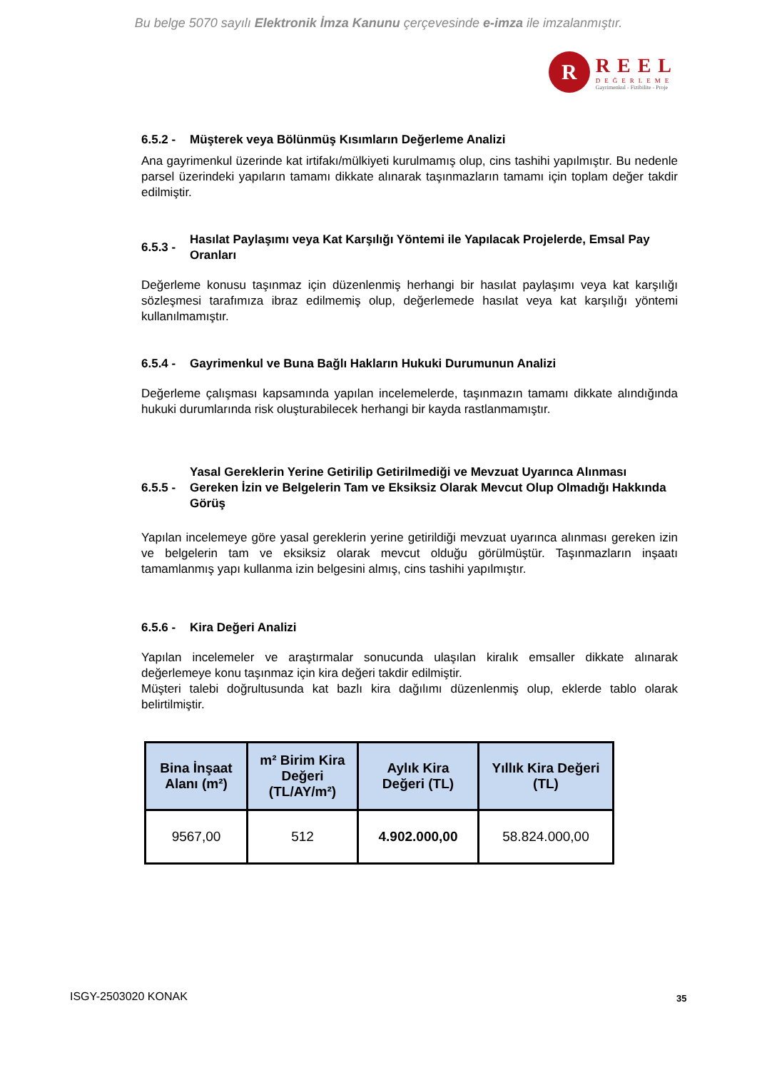Bu belge 5070 sayılı Elektronik İmza Kanunu çerçevesinde e-imza ile imzalanmıştır.
R
REEL
DEĞERLEME
Gayrimenkul - Fizibilite - Proje
6.5.2 - Müşterek veya Bölünmüş Kısımların Değerleme Analizi
Ana gayrimenkul üzerinde kat irtifakı/mülkiyeti kurulmamış olup, cins tashihi yapılmıştır. Bu nedenle parsel üzerindeki yapıların tamamı dikkate alınarak taşınmazların tamamı için toplam değer takdir edilmiştir.
6.5.3 - Hasılat Paylaşımı veya Kat Karşılığı Yöntemi ile Yapılacak Projelerde, Emsal Pay Oranları
Değerleme konusu taşınmaz için düzenlenmiş herhangi bir hasılat paylaşımı veya kat karşılığı sözleşmesi tarafımıza ibraz edilmemiş olup, değerlemede hasılat veya kat karşılığı yöntemi kullanılmamıştır.
6.5.4 - Gayrimenkul ve Buna Bağlı Hakların Hukuki Durumunun Analizi
Değerleme çalışması kapsamında yapılan incelemelerde, taşınmazın tamamı dikkate alındığında hukuki durumlarında risk oluşturabilecek herhangi bir kayda rastlanmamıştır.
6.5.5 - Yasal Gereklerin Yerine Getirilip Getirilmediği ve Mevzuat Uyarınca Alınması Gereken İzin ve Belgelerin Tam ve Eksiksiz Olarak Mevcut Olup Olmadığı Hakkında Görüş
Yapılan incelemeye göre yasal gereklerin yerine getirildiği mevzuat uyarınca alınması gereken izin ve belgelerin tam ve eksiksiz olarak mevcut olduğu görülmüştür. Taşınmazların inşaatı tamamlanmış yapı kullanma izin belgesini almış, cins tashihi yapılmıştır.
6.5.6 - Kira Değeri Analizi
Yapılan incelemeler ve araştırmalar sonucunda ulaşılan kiralık emsaller dikkate alınarak değerlemeye konu taşınmaz için kira değeri takdir edilmiştir.
Müşteri talebi doğrultusunda kat bazlı kira dağılımı düzenlenmiş olup, eklerde tablo olarak belirtilmiştir.
| Bina İnşaat Alanı (m²) | m² Birim Kira Değeri (TL/AY/m²) | Aylık Kira Değeri (TL) | Yıllık Kira Değeri (TL) |
| --- | --- | --- | --- |
| 9567,00 | 512 | 4.902.000,00 | 58.824.000,00 |
ISGY-2503020 KONAK 35